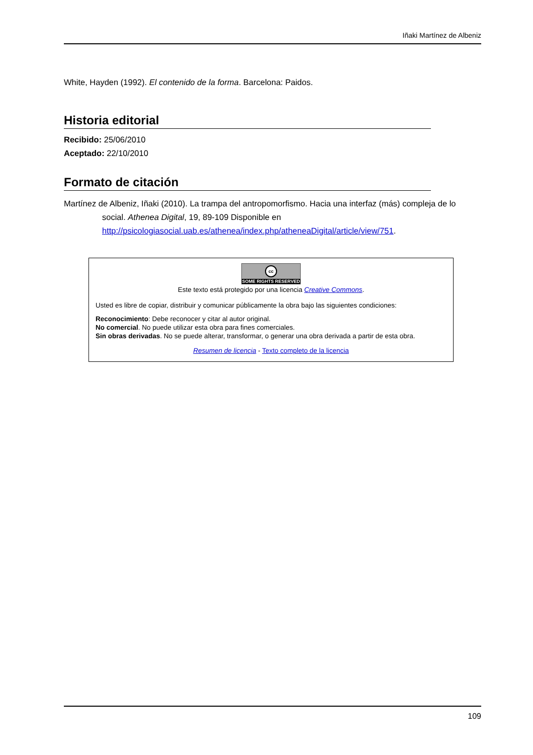Iñaki Martínez de Albeniz
White, Hayden (1992). El contenido de la forma. Barcelona: Paidos.
Historia editorial
Recibido: 25/06/2010
Aceptado: 22/10/2010
Formato de citación
Martínez de Albeniz, Iñaki (2010). La trampa del antropomorfismo. Hacia una interfaz (más) compleja de lo social. Athenea Digital, 19, 89-109 Disponible en http://psicologiasocial.uab.es/athenea/index.php/atheneaDigital/article/view/751.
cc
SOME RIGHTS RESERVED
Este texto está protegido por una licencia Creative Commons.
Usted es libre de copiar, distribuir y comunicar públicamente la obra bajo las siguientes condiciones:
Reconocimiento: Debe reconocer y citar al autor original.
No comercial. No puede utilizar esta obra para fines comerciales.
Sin obras derivadas. No se puede alterar, transformar, o generar una obra derivada a partir de esta obra.
Resumen de licencia - Texto completo de la licencia
109